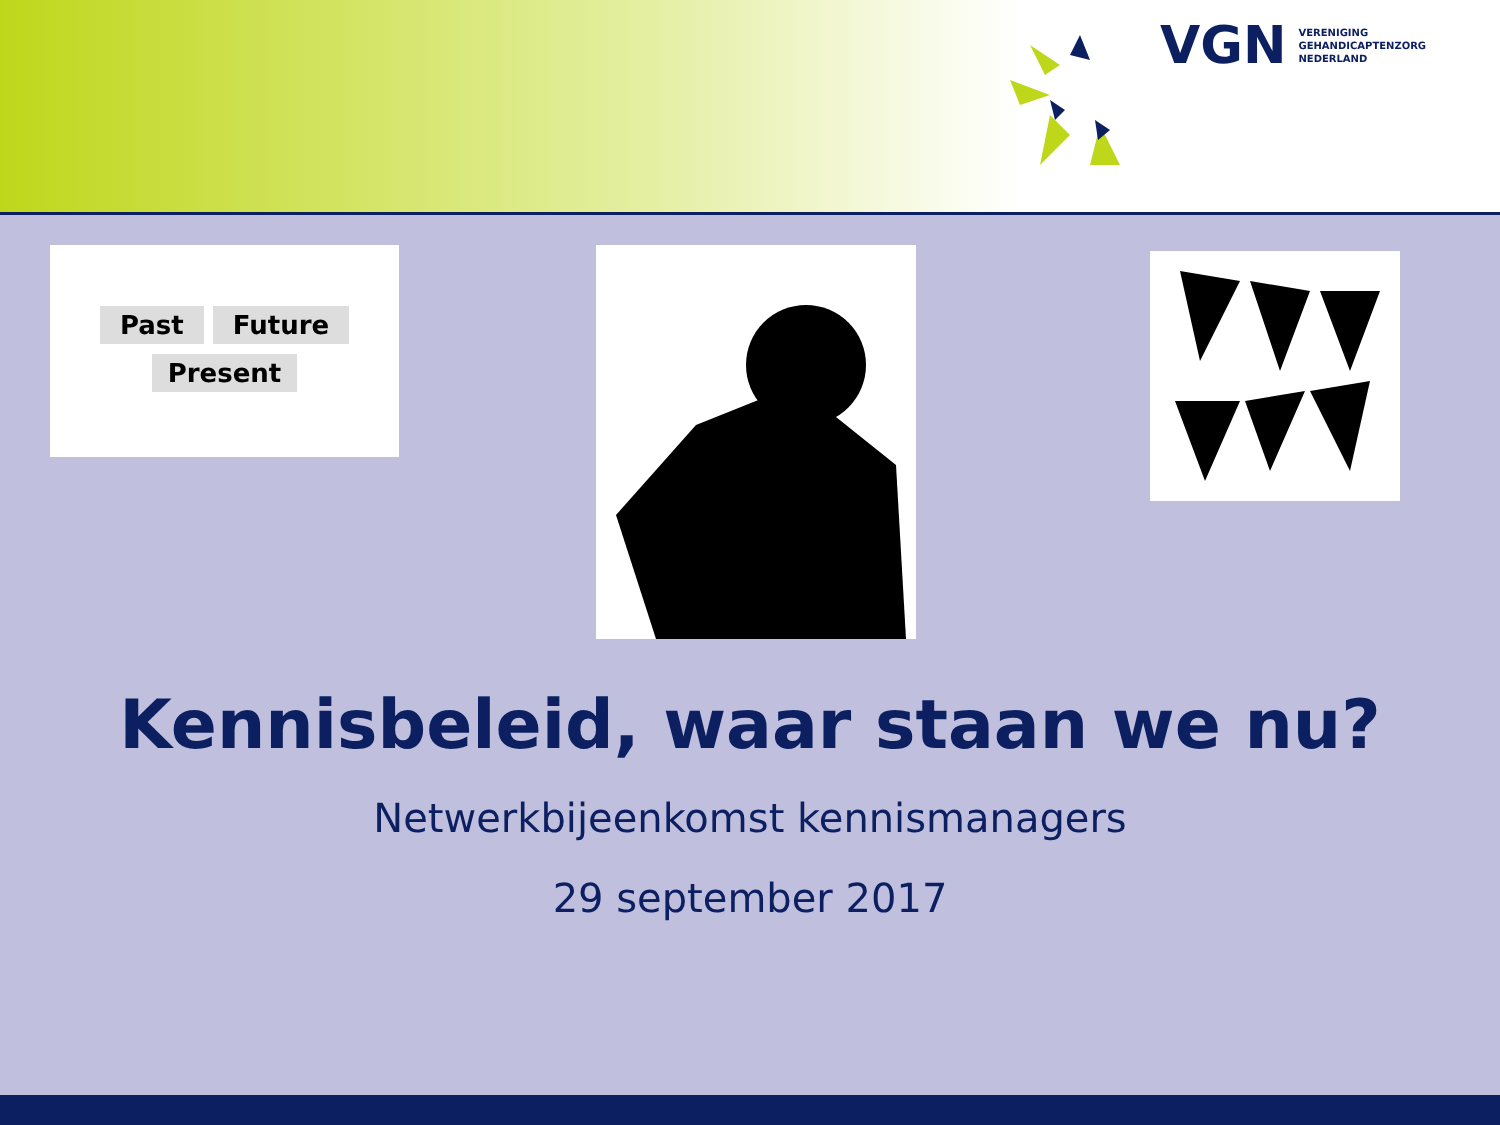VGN VERENIGING
GEHANDICAPTENZORG
NEDERLAND
Past Future
Present
Kennisbeleid, waar staan we nu?
Netwerkbijeenkomst kennismanagers
29 september 2017